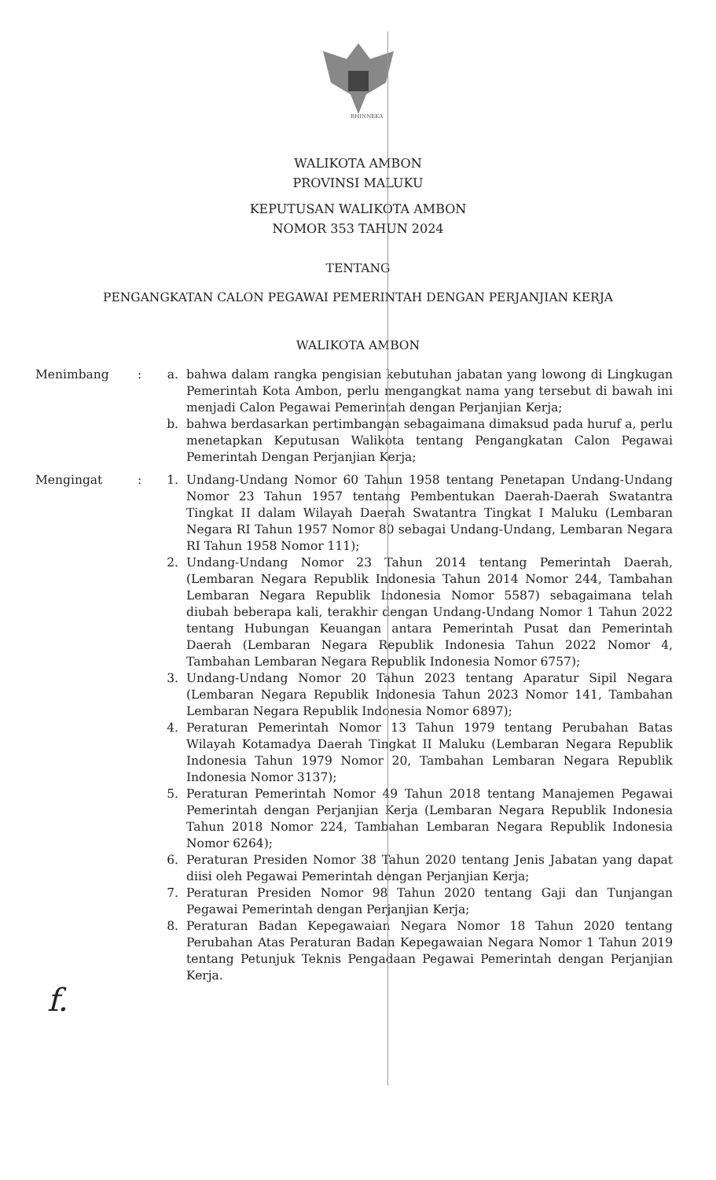BHINNEKA
WALIKOTA AMBON
PROVINSI MALUKU
KEPUTUSAN WALIKOTA AMBON
NOMOR 353 TAHUN 2024
TENTANG
PENGANGKATAN CALON PEGAWAI PEMERINTAH DENGAN PERJANJIAN KERJA
WALIKOTA AMBON
Menimbang : a. bahwa dalam rangka pengisian kebutuhan jabatan yang lowong di Lingkugan Pemerintah Kota Ambon, perlu mengangkat nama yang tersebut di bawah ini menjadi Calon Pegawai Pemerintah dengan Perjanjian Kerja;
b. bahwa berdasarkan pertimbangan sebagaimana dimaksud pada huruf a, perlu menetapkan Keputusan Walikota tentang Pengangkatan Calon Pegawai Pemerintah Dengan Perjanjian Kerja;
Mengingat : 1. Undang-Undang Nomor 60 Tahun 1958 tentang Penetapan Undang-Undang Nomor 23 Tahun 1957 tentang Pembentukan Daerah-Daerah Swatantra Tingkat II dalam Wilayah Daerah Swatantra Tingkat I Maluku (Lembaran Negara RI Tahun 1957 Nomor 80 sebagai Undang-Undang, Lembaran Negara RI Tahun 1958 Nomor 111);
2. Undang-Undang Nomor 23 Tahun 2014 tentang Pemerintah Daerah, (Lembaran Negara Republik Indonesia Tahun 2014 Nomor 244, Tambahan Lembaran Negara Republik Indonesia Nomor 5587) sebagaimana telah diubah beberapa kali, terakhir dengan Undang-Undang Nomor 1 Tahun 2022 tentang Hubungan Keuangan antara Pemerintah Pusat dan Pemerintah Daerah (Lembaran Negara Republik Indonesia Tahun 2022 Nomor 4, Tambahan Lembaran Negara Republik Indonesia Nomor 6757);
3. Undang-Undang Nomor 20 Tahun 2023 tentang Aparatur Sipil Negara (Lembaran Negara Republik Indonesia Tahun 2023 Nomor 141, Tambahan Lembaran Negara Republik Indonesia Nomor 6897);
4. Peraturan Pemerintah Nomor 13 Tahun 1979 tentang Perubahan Batas Wilayah Kotamadya Daerah Tingkat II Maluku (Lembaran Negara Republik Indonesia Tahun 1979 Nomor 20, Tambahan Lembaran Negara Republik Indonesia Nomor 3137);
5. Peraturan Pemerintah Nomor 49 Tahun 2018 tentang Manajemen Pegawai Pemerintah dengan Perjanjian Kerja (Lembaran Negara Republik Indonesia Tahun 2018 Nomor 224, Tambahan Lembaran Negara Republik Indonesia Nomor 6264);
6. Peraturan Presiden Nomor 38 Tahun 2020 tentang Jenis Jabatan yang dapat diisi oleh Pegawai Pemerintah dengan Perjanjian Kerja;
7. Peraturan Presiden Nomor 98 Tahun 2020 tentang Gaji dan Tunjangan Pegawai Pemerintah dengan Perjanjian Kerja;
8. Peraturan Badan Kepegawaian Negara Nomor 18 Tahun 2020 tentang Perubahan Atas Peraturan Badan Kepegawaian Negara Nomor 1 Tahun 2019 tentang Petunjuk Teknis Pengadaan Pegawai Pemerintah dengan Perjanjian Kerja.
f.